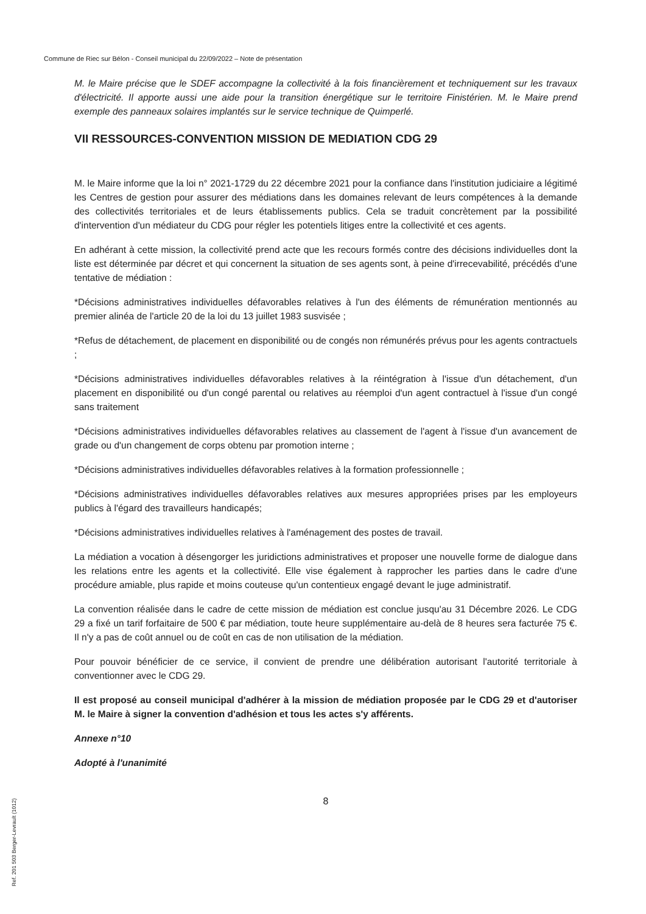Commune de Riec sur Bélon - Conseil municipal du 22/09/2022 – Note de présentation
M. le Maire précise que le SDEF accompagne la collectivité à la fois financièrement et techniquement sur les travaux d'électricité. Il apporte aussi une aide pour la transition énergétique sur le territoire Finistérien. M. le Maire prend exemple des panneaux solaires implantés sur le service technique de Quimperlé.
VII RESSOURCES-CONVENTION MISSION DE MEDIATION CDG 29
M. le Maire informe que la loi n° 2021-1729 du 22 décembre 2021 pour la confiance dans l'institution judiciaire a légitimé les Centres de gestion pour assurer des médiations dans les domaines relevant de leurs compétences à la demande des collectivités territoriales et de leurs établissements publics. Cela se traduit concrètement par la possibilité d'intervention d'un médiateur du CDG pour régler les potentiels litiges entre la collectivité et ces agents.
En adhérant à cette mission, la collectivité prend acte que les recours formés contre des décisions individuelles dont la liste est déterminée par décret et qui concernent la situation de ses agents sont, à peine d'irrecevabilité, précédés d'une tentative de médiation :
*Décisions administratives individuelles défavorables relatives à l'un des éléments de rémunération mentionnés au premier alinéa de l'article 20 de la loi du 13 juillet 1983 susvisée ;
*Refus de détachement, de placement en disponibilité ou de congés non rémunérés prévus pour les agents contractuels ;
*Décisions administratives individuelles défavorables relatives à la réintégration à l'issue d'un détachement, d'un placement en disponibilité ou d'un congé parental ou relatives au réemploi d'un agent contractuel à l'issue d'un congé sans traitement
*Décisions administratives individuelles défavorables relatives au classement de l'agent à l'issue d'un avancement de grade ou d'un changement de corps obtenu par promotion interne ;
*Décisions administratives individuelles défavorables relatives à la formation professionnelle ;
*Décisions administratives individuelles défavorables relatives aux mesures appropriées prises par les employeurs publics à l'égard des travailleurs handicapés;
*Décisions administratives individuelles relatives à l'aménagement des postes de travail.
La médiation a vocation à désengorger les juridictions administratives et proposer une nouvelle forme de dialogue dans les relations entre les agents et la collectivité. Elle vise également à rapprocher les parties dans le cadre d'une procédure amiable, plus rapide et moins couteuse qu'un contentieux engagé devant le juge administratif.
La convention réalisée dans le cadre de cette mission de médiation est conclue jusqu'au 31 Décembre 2026. Le CDG 29 a fixé un tarif forfaitaire de 500 € par médiation, toute heure supplémentaire au-delà de 8 heures sera facturée 75 €. Il n'y a pas de coût annuel ou de coût en cas de non utilisation de la médiation.
Pour pouvoir bénéficier de ce service, il convient de prendre une délibération autorisant l'autorité territoriale à conventionner avec le CDG 29.
Il est proposé au conseil municipal d'adhérer à la mission de médiation proposée par le CDG 29 et d'autoriser M. le Maire à signer la convention d'adhésion et tous les actes s'y afférents.
Annexe n°10
Adopté à l'unanimité
8
Ref. 201 503 Berger-Levrault (1012)